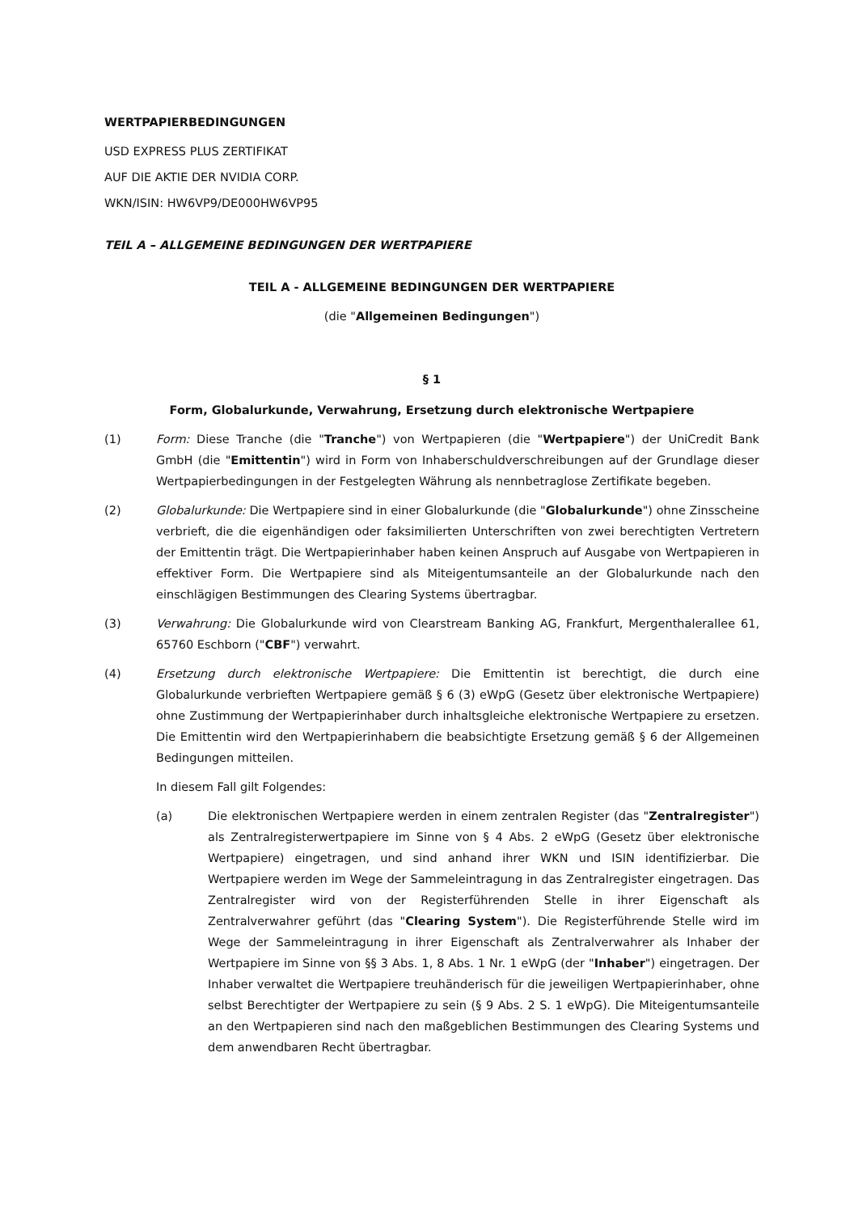WERTPAPIERBEDINGUNGEN
USD EXPRESS PLUS ZERTIFIKAT
AUF DIE AKTIE DER NVIDIA CORP.
WKN/ISIN: HW6VP9/DE000HW6VP95
TEIL A – ALLGEMEINE BEDINGUNGEN DER WERTPAPIERE
TEIL A - ALLGEMEINE BEDINGUNGEN DER WERTPAPIERE
(die "Allgemeinen Bedingungen")
§ 1
Form, Globalurkunde, Verwahrung, Ersetzung durch elektronische Wertpapiere
(1) Form: Diese Tranche (die "Tranche") von Wertpapieren (die "Wertpapiere") der UniCredit Bank GmbH (die "Emittentin") wird in Form von Inhaberschuldverschreibungen auf der Grundlage dieser Wertpapierbedingungen in der Festgelegten Währung als nennbetraglose Zertifikate begeben.
(2) Globalurkunde: Die Wertpapiere sind in einer Globalurkunde (die "Globalurkunde") ohne Zinsscheine verbrieft, die die eigenhändigen oder faksimilierten Unterschriften von zwei berechtigten Vertretern der Emittentin trägt. Die Wertpapierinhaber haben keinen Anspruch auf Ausgabe von Wertpapieren in effektiver Form. Die Wertpapiere sind als Miteigentumsanteile an der Globalurkunde nach den einschlägigen Bestimmungen des Clearing Systems übertragbar.
(3) Verwahrung: Die Globalurkunde wird von Clearstream Banking AG, Frankfurt, Mergenthalerallee 61, 65760 Eschborn ("CBF") verwahrt.
(4) Ersetzung durch elektronische Wertpapiere: Die Emittentin ist berechtigt, die durch eine Globalurkunde verbrieften Wertpapiere gemäß § 6 (3) eWpG (Gesetz über elektronische Wertpapiere) ohne Zustimmung der Wertpapierinhaber durch inhaltsgleiche elektronische Wertpapiere zu ersetzen. Die Emittentin wird den Wertpapierinhabern die beabsichtigte Ersetzung gemäß § 6 der Allgemeinen Bedingungen mitteilen.
In diesem Fall gilt Folgendes:
(a) Die elektronischen Wertpapiere werden in einem zentralen Register (das "Zentralregister") als Zentralregisterwertpapiere im Sinne von § 4 Abs. 2 eWpG (Gesetz über elektronische Wertpapiere) eingetragen, und sind anhand ihrer WKN und ISIN identifizierbar. Die Wertpapiere werden im Wege der Sammeleintragung in das Zentralregister eingetragen. Das Zentralregister wird von der Registerführenden Stelle in ihrer Eigenschaft als Zentralverwahrer geführt (das "Clearing System"). Die Registerführende Stelle wird im Wege der Sammeleintragung in ihrer Eigenschaft als Zentralverwahrer als Inhaber der Wertpapiere im Sinne von §§ 3 Abs. 1, 8 Abs. 1 Nr. 1 eWpG (der "Inhaber") eingetragen. Der Inhaber verwaltet die Wertpapiere treuhänderisch für die jeweiligen Wertpapierinhaber, ohne selbst Berechtigter der Wertpapiere zu sein (§ 9 Abs. 2 S. 1 eWpG). Die Miteigentumsanteile an den Wertpapieren sind nach den maßgeblichen Bestimmungen des Clearing Systems und dem anwendbaren Recht übertragbar.